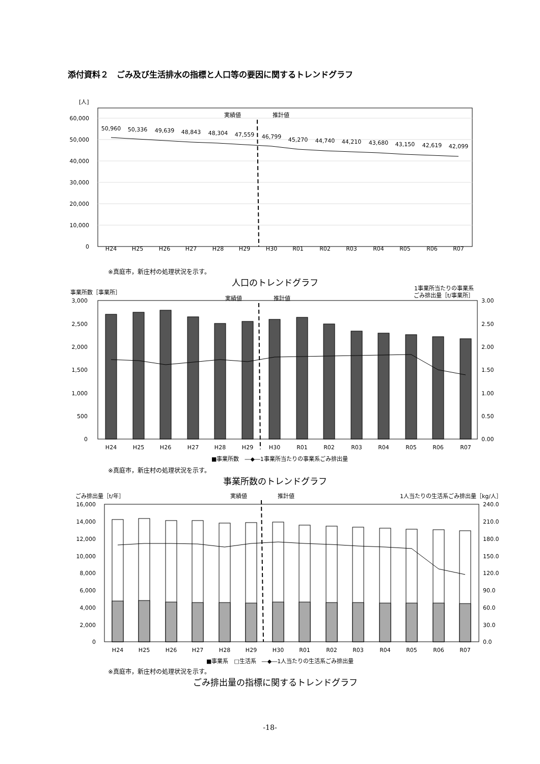添付資料２　ごみ及び生活排水の指標と人口等の要因に関するトレンドグラフ
[人]
60,000
50,000
40,000
30,000
20,000
10,000
0
実績値
推計値
H24
H25
H26
H27
H28
H29
H30
R01
R02
R03
R04
R05
R06
R07
50,960
50,336
49,639
48,843
48,304
47,559
46,799
45,270
44,740
44,210
43,680
43,150
42,619
42,099
※真庭市，新庄村の処理状況を示す。
人口のトレンドグラフ
事業所数［事業所］
1事業所当たりの事業系
ごみ排出量［t/事業所］
実績値
推計値
3,000
2,500
2,000
1,500
1,000
500
0
3.00
2.50
2.00
1.50
1.00
0.50
0.00
H24
H25
H26
H27
H28
H29
H30
R01
R02
R03
R04
R05
R06
R07
■事業所数　―◆―1事業所当たりの事業系ごみ排出量
※真庭市，新庄村の処理状況を示す。
事業所数のトレンドグラフ
ごみ排出量［t/年］
1人当たりの生活系ごみ排出量［kg/人］
実績値
推計値
16,000
14,000
12,000
10,000
8,000
6,000
4,000
2,000
0
240.0
210.0
180.0
150.0
120.0
90.0
60.0
30.0
0.0
H24
H25
H26
H27
H28
H29
H30
R01
R02
R03
R04
R05
R06
R07
■事業系　□生活系　―◆―1人当たりの生活系ごみ排出量
※真庭市，新庄村の処理状況を示す。
ごみ排出量の指標に関するトレンドグラフ
-18-